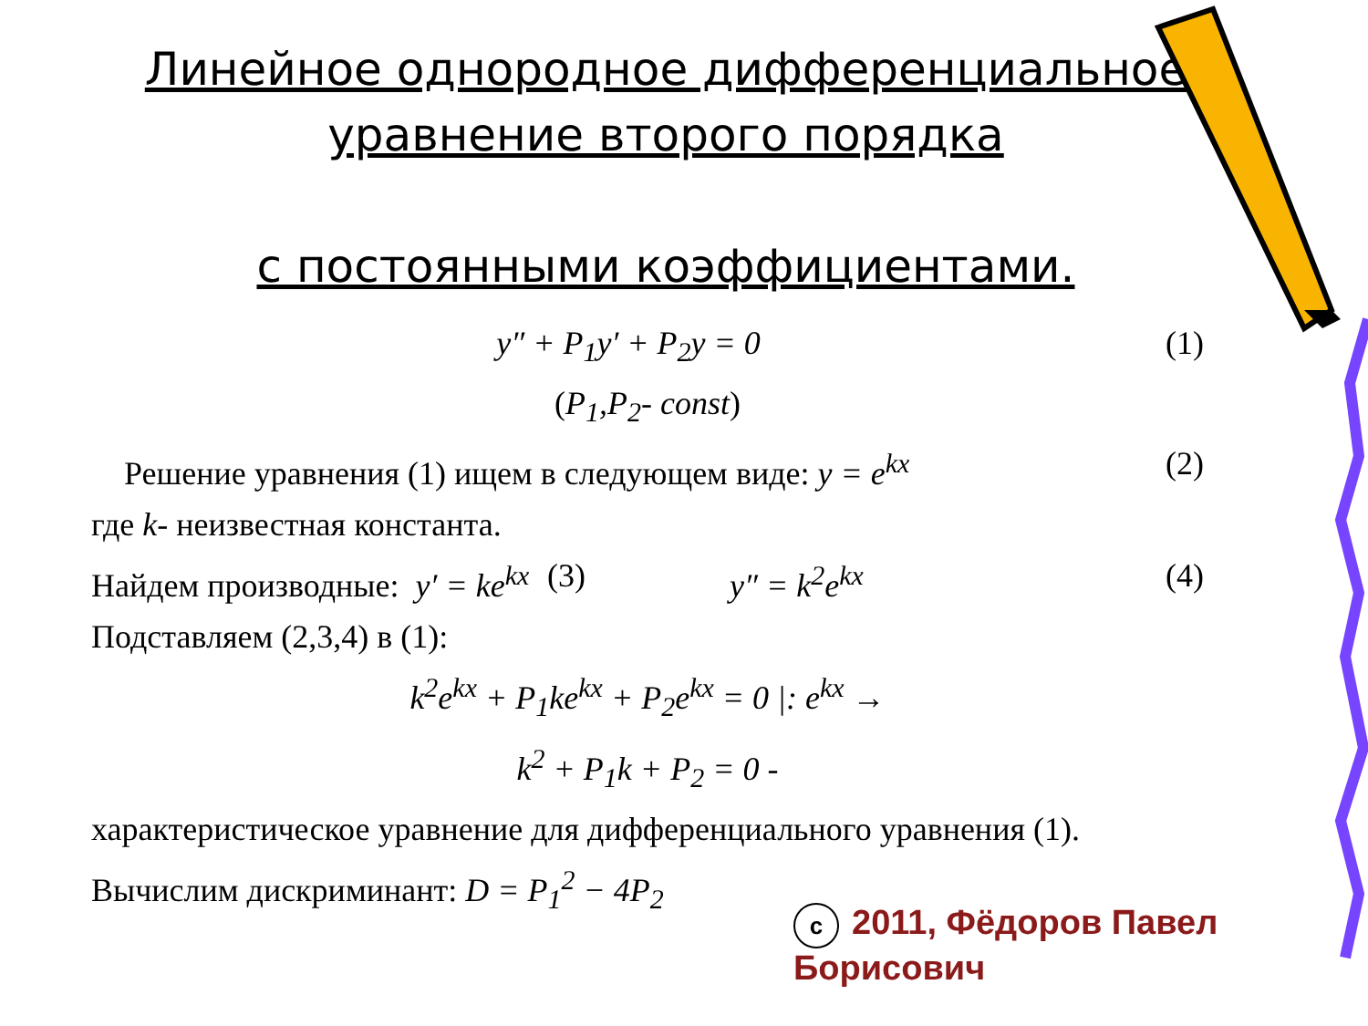Линейное однородное дифференциальное
уравнение второго порядка
с постоянными коэффициентами.
y″ + P<sub>1</sub>y′ + P<sub>2</sub>y = 0 (1)
(P<sub>1</sub>,P<sub>2</sub>- const)
Решение уравнения (1) ищем в следующем виде: y = e<sup>kx</sup> (2)
где k- неизвестная константа.
Найдем производные: y′ = ke<sup>kx</sup> (3) y″ = k<sup>2</sup>e<sup>kx</sup> (4)
Подставляем (2,3,4) в (1):
k<sup>2</sup>e<sup>kx</sup> + P<sub>1</sub>ke<sup>kx</sup> + P<sub>2</sub>e<sup>kx</sup> = 0 |: e<sup>kx</sup> →
k<sup>2</sup> + P<sub>1</sub>k + P<sub>2</sub> = 0 -
характеристическое уравнение для дифференциального уравнения (1).
Вычислим дискриминант: D = P<sub>1</sub><sup>2</sup> − 4P<sub>2</sub>
c 2011, Фёдоров Павел Борисович